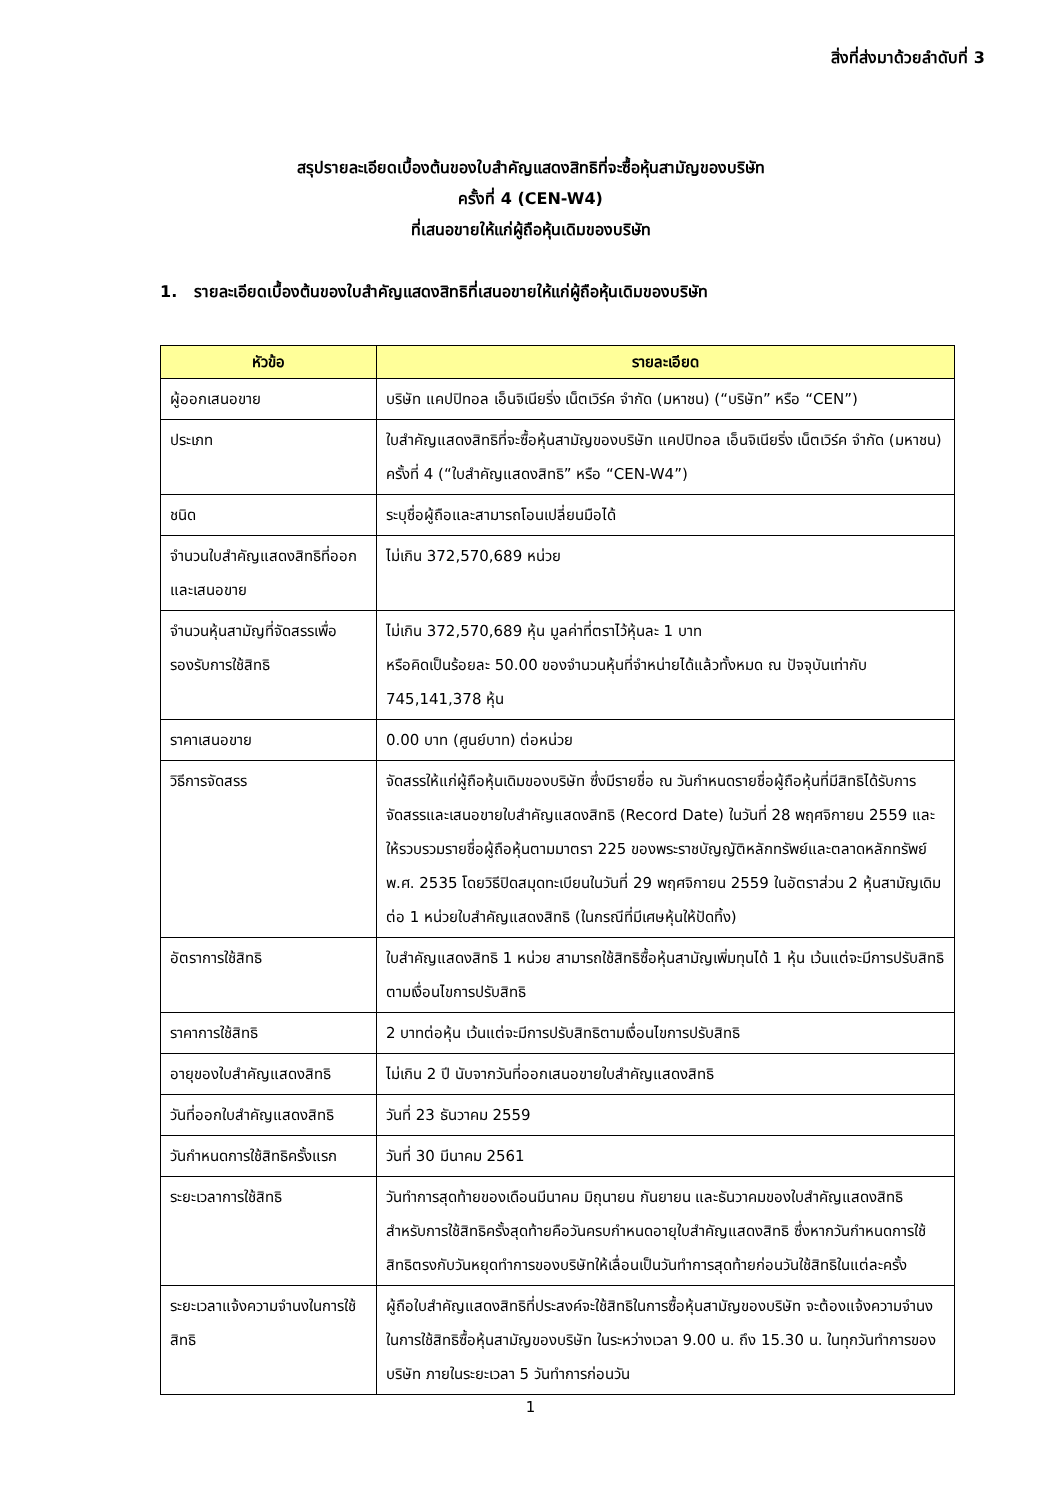สิ่งที่ส่งมาด้วยลำดับที่ 3
สรุปรายละเอียดเบื้องต้นของใบสำคัญแสดงสิทธิที่จะซื้อหุ้นสามัญของบริษัท
ครั้งที่ 4 (CEN-W4)
ที่เสนอขายให้แก่ผู้ถือหุ้นเดิมของบริษัท
1. รายละเอียดเบื้องต้นของใบสำคัญแสดงสิทธิที่เสนอขายให้แก่ผู้ถือหุ้นเดิมของบริษัท
| หัวข้อ | รายละเอียด |
| --- | --- |
| ผู้ออกเสนอขาย | บริษัท แคปปิทอล เอ็นจิเนียริ่ง เน็ตเวิร์ค จำกัด (มหาชน) (“บริษัท” หรือ “CEN”) |
| ประเภท | ใบสำคัญแสดงสิทธิที่จะซื้อหุ้นสามัญของบริษัท แคปปิทอล เอ็นจิเนียริ่ง เน็ตเวิร์ค จำกัด (มหาชน) ครั้งที่ 4 (“ใบสำคัญแสดงสิทธิ” หรือ “CEN-W4”) |
| ชนิด | ระบุชื่อผู้ถือและสามารถโอนเปลี่ยนมือได้ |
| จำนวนใบสำคัญแสดงสิทธิที่ออกและเสนอขาย | ไม่เกิน 372,570,689 หน่วย |
| จำนวนหุ้นสามัญที่จัดสรรเพื่อรองรับการใช้สิทธิ | ไม่เกิน 372,570,689 หุ้น มูลค่าที่ตราไว้หุ้นละ 1 บาท หรือคิดเป็นร้อยละ 50.00 ของจำนวนหุ้นที่จำหน่ายได้แล้วทั้งหมด ณ ปัจจุบันเท่ากับ 745,141,378 หุ้น |
| ราคาเสนอขาย | 0.00 บาท (ศูนย์บาท) ต่อหน่วย |
| วิธีการจัดสรร | จัดสรรให้แก่ผู้ถือหุ้นเดิมของบริษัท ซึ่งมีรายชื่อ ณ วันกำหนดรายชื่อผู้ถือหุ้นที่มีสิทธิได้รับการจัดสรรและเสนอขายใบสำคัญแสดงสิทธิ (Record Date) ในวันที่ 28 พฤศจิกายน 2559 และให้รวบรวมรายชื่อผู้ถือหุ้นตามมาตรา 225 ของพระราชบัญญัติหลักทรัพย์และตลาดหลักทรัพย์ พ.ศ. 2535 โดยวิธีปิดสมุดทะเบียนในวันที่ 29 พฤศจิกายน 2559 ในอัตราส่วน 2 หุ้นสามัญเดิม ต่อ 1 หน่วยใบสำคัญแสดงสิทธิ (ในกรณีที่มีเศษหุ้นให้ปัดทิ้ง) |
| อัตราการใช้สิทธิ | ใบสำคัญแสดงสิทธิ 1 หน่วย สามารถใช้สิทธิซื้อหุ้นสามัญเพิ่มทุนได้ 1 หุ้น เว้นแต่จะมีการปรับสิทธิตามเงื่อนไขการปรับสิทธิ |
| ราคาการใช้สิทธิ | 2 บาทต่อหุ้น เว้นแต่จะมีการปรับสิทธิตามเงื่อนไขการปรับสิทธิ |
| อายุของใบสำคัญแสดงสิทธิ | ไม่เกิน 2 ปี นับจากวันที่ออกเสนอขายใบสำคัญแสดงสิทธิ |
| วันที่ออกใบสำคัญแสดงสิทธิ | วันที่ 23 ธันวาคม 2559 |
| วันกำหนดการใช้สิทธิครั้งแรก | วันที่ 30 มีนาคม 2561 |
| ระยะเวลาการใช้สิทธิ | วันทำการสุดท้ายของเดือนมีนาคม มิถุนายน กันยายน และธันวาคมของใบสำคัญแสดงสิทธิ สำหรับการใช้สิทธิครั้งสุดท้ายคือวันครบกำหนดอายุใบสำคัญแสดงสิทธิ ซึ่งหากวันกำหนดการใช้สิทธิตรงกับวันหยุดทำการของบริษัทให้เลื่อนเป็นวันทำการสุดท้ายก่อนวันใช้สิทธิในแต่ละครั้ง |
| ระยะเวลาแจ้งความจำนงในการใช้สิทธิ | ผู้ถือใบสำคัญแสดงสิทธิที่ประสงค์จะใช้สิทธิในการซื้อหุ้นสามัญของบริษัท จะต้องแจ้งความจำนงในการใช้สิทธิซื้อหุ้นสามัญของบริษัท ในระหว่างเวลา 9.00 น. ถึง 15.30 น. ในทุกวันทำการของบริษัท ภายในระยะเวลา 5 วันทำการก่อนวัน |
1